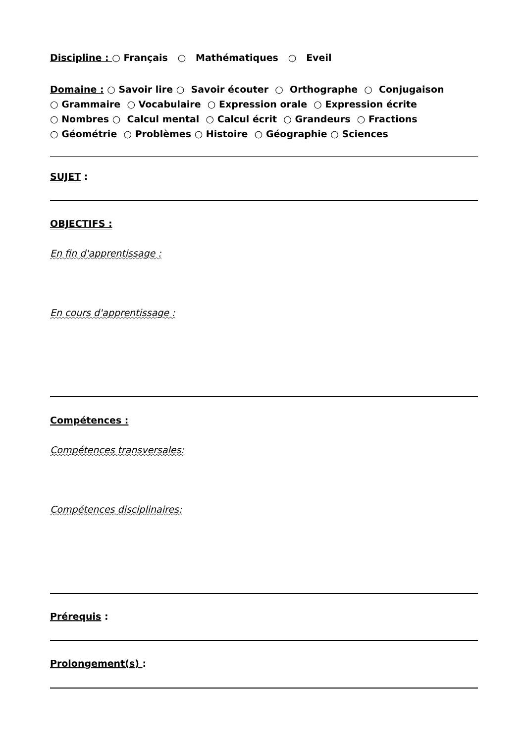Discipline : ○ Français ○ Mathématiques ○ Eveil
Domaine : ○ Savoir lire ○ Savoir écouter ○ Orthographe ○ Conjugaison
○ Grammaire ○ Vocabulaire ○ Expression orale ○ Expression écrite
○ Nombres ○ Calcul mental ○ Calcul écrit ○ Grandeurs ○ Fractions
○ Géométrie ○ Problèmes ○ Histoire ○ Géographie ○ Sciences
SUJET :
OBJECTIFS :
En fin d'apprentissage :
En cours d'apprentissage :
Compétences :
Compétences transversales:
Compétences disciplinaires:
Prérequis :
Prolongement(s) :